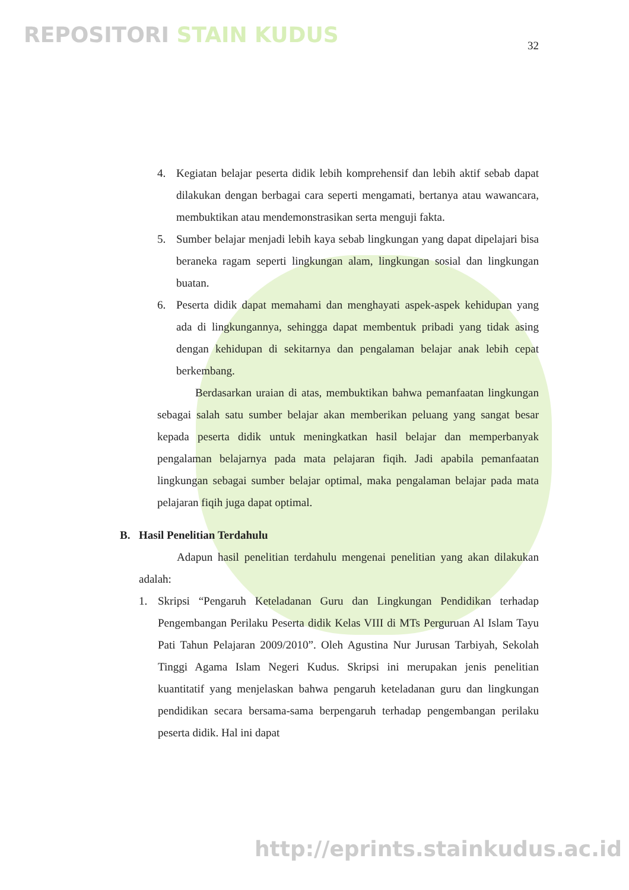REPOSITORI STAIN KUDUS
32
4. Kegiatan belajar peserta didik lebih komprehensif dan lebih aktif sebab dapat dilakukan dengan berbagai cara seperti mengamati, bertanya atau wawancara, membuktikan atau mendemonstrasikan serta menguji fakta.
5. Sumber belajar menjadi lebih kaya sebab lingkungan yang dapat dipelajari bisa beraneka ragam seperti lingkungan alam, lingkungan sosial dan lingkungan buatan.
6. Peserta didik dapat memahami dan menghayati aspek-aspek kehidupan yang ada di lingkungannya, sehingga dapat membentuk pribadi yang tidak asing dengan kehidupan di sekitarnya dan pengalaman belajar anak lebih cepat berkembang.
Berdasarkan uraian di atas, membuktikan bahwa pemanfaatan lingkungan sebagai salah satu sumber belajar akan memberikan peluang yang sangat besar kepada peserta didik untuk meningkatkan hasil belajar dan memperbanyak pengalaman belajarnya pada mata pelajaran fiqih. Jadi apabila pemanfaatan lingkungan sebagai sumber belajar optimal, maka pengalaman belajar pada mata pelajaran fiqih juga dapat optimal.
B. Hasil Penelitian Terdahulu
Adapun hasil penelitian terdahulu mengenai penelitian yang akan dilakukan adalah:
1. Skripsi “Pengaruh Keteladanan Guru dan Lingkungan Pendidikan terhadap Pengembangan Perilaku Peserta didik Kelas VIII di MTs Perguruan Al Islam Tayu Pati Tahun Pelajaran 2009/2010”. Oleh Agustina Nur Jurusan Tarbiyah, Sekolah Tinggi Agama Islam Negeri Kudus. Skripsi ini merupakan jenis penelitian kuantitatif yang menjelaskan bahwa pengaruh keteladanan guru dan lingkungan pendidikan secara bersama-sama berpengaruh terhadap pengembangan perilaku peserta didik. Hal ini dapat
http://eprints.stainkudus.ac.id